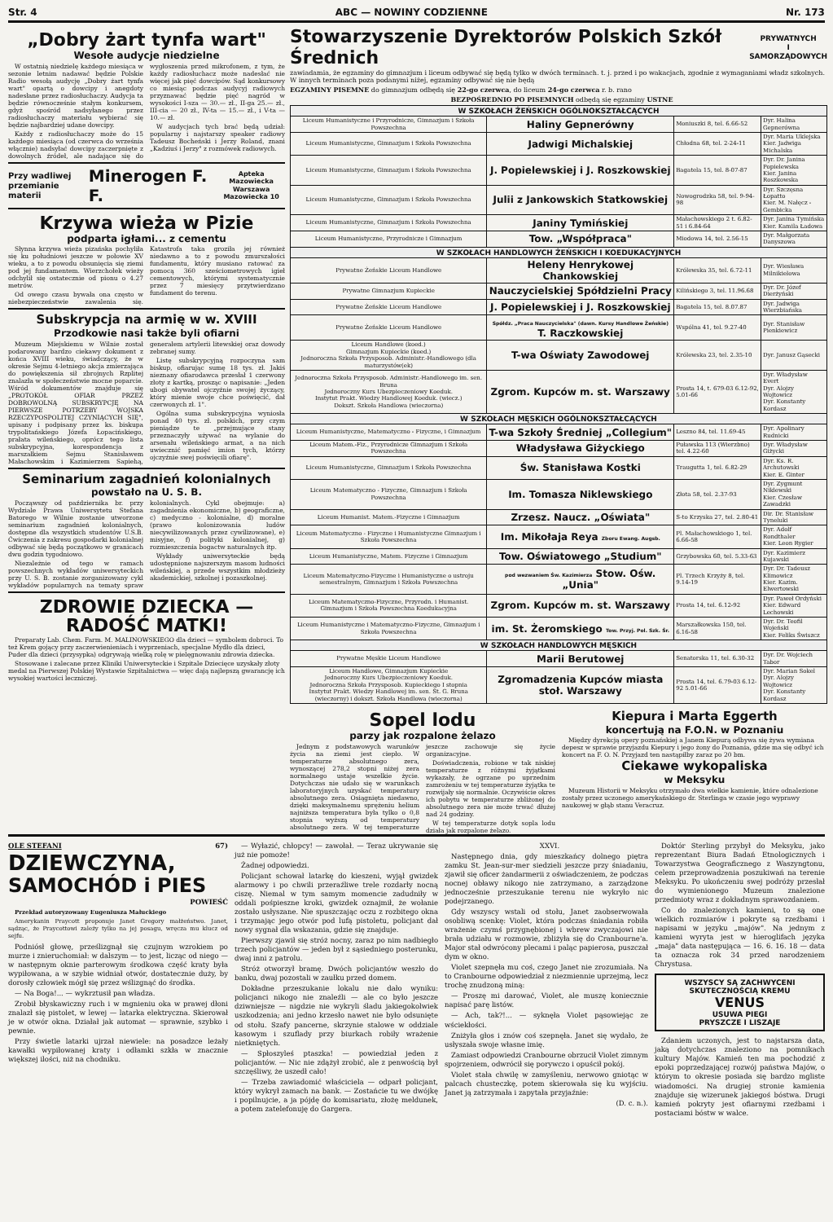Str. 4 ABC — NOWINY CODZIENNE Nr. 173
„Dobry żart tynfa wart"
Wesołe audycje niedzielne
W ostatnią niedzielę każdego miesiąca w sezonie letnim nadawać będzie Polskie Radio wesołą audycję „Dobry żart tynfa wart" opartą o dowcipy i anegdoty nadesłane przez radiosłuchaczy. Audycja ta będzie równocześnie stałym konkursem, gdyż spośród nadsyłanego przez radiosłuchaczy materiału wybierać się będzie najbardziej udane dowcipy.
Każdy z radiosłuchaczy może do 15 każdego miesiąca (od czerwca do września włącznie) nadsyłać dowcipy zaczerpnięte z dowolnych źródeł, ale nadające się do wygłoszenia przed mikrofonem, z tym, że każdy radiosłuchacz może nadesłać nie więcej jak pięć dowcipów. Sąd konkursowy co miesiąc podczas audycyj radiowych przyznawać będzie pięć nagród w wysokości I-sza — 30.— zł., II-ga 25.— zł., III-cia — 20 zł., IV-ta — 15.— zł., i V-ta — 10.— zł.
W audycjach tych brać będą udział: popularny i najstarszy speaker radiowy Tadeusz Bocheński i Jerzy Roland, znani „Kadziuś i Jerzy" z rozmówek radiowych.
Przy wadliwej
przemianie materii Minerogen F. F. Apteka Mazowiecka
Warszawa
Mazowiecka 10
Krzywa wieża w Pizie
podparta igłami... z cementu
Słynna krzywa wieża pizańska pochyliła się ku południowi jeszcze w połowie XV wieku, a to z powodu obsunięcia się ziemi pod jej fundamentem. Wierzchołek wieży odchylił się ostatecznie od pionu o 4.27 metrów.
Od owego czasu bywała ona często w niebezpieczeństwie zawalenia się. Katastrofa taka groziła jej również niedawno a to z powodu zmurszałości fundamentu, który musiano ratować za pomocą 360 sześciometrowych igieł cementowych, którymi systematycznie przez 7 miesięcy przytwierdzano fundament do terenu.
Subskrypcja na armię w w. XVIII
Przodkowie nasi także byli ofiarni
Muzeum Miejskiemu w Wilnie został podarowany bardzo ciekawy dokument z końca XVIII wieku, świadczący, że w okresie Sejmu 4-letniego akcja zmierzająca do powiększenia sił zbrojnych Rzplitej znalazła w społeczeństwie mocne poparcie. Wśród dokumentów znajduje się „PROTOKÓŁ OFIAR PRZEZ DOBROWOLNĄ SUBSKRYPCJĘ NA PIERWSZE POTRZEBY WOJSKA RZECZYPOSPOLITEJ CZYNIĄCYCH SIĘ", upisany i podpisany przez ks. biskupa trypolitańskiego Józefa Łopacińskiego, prałata wileńskiego, oprócz tego lista subskrypcyjna, korespondencja z marszałkiem Sejmu Stanisławem Małachowskim i Kazimierzem Sapiehą, generałem artylerii litewskiej oraz dowody zebranej sumy.
Listę subskrypcyjną rozpoczyna sam biskup, ofiarując sumę 18 tys. zł. Jakiś nieznany ofiarodawca przesłał 1 czerwony złoty z kartką, prosząc o napisanie: „Jeden ubogi obywatel ojczyźnie swojej życzący, który mienie swoje chce poświęcić, dał czerwonych zł. 1".
Ogólna suma subskrypcyjna wyniosła ponad 40 tys. zł. polskich, przy czym pieniądze te „przejmujące stany przeznaczyły używać na wylanie do arsenału wileńskiego armat, a na nich uwiecznić pamięć imion tych, którzy ojczyźnie swej poświęcili ofiarę".
Seminarium zagadnień kolonialnych
powstało na U. S. B.
Począwszy od października br. przy Wydziale Prawa Uniwersytetu Stefana Batorego w Wilnie zostanie utworzone seminarium zagadnień kolonialnych, dostępne dla wszystkich studentów U.S.B. Ćwiczenia z zakresu gospodarki kolonialnej odbywać się będą początkowo w granicach dwu godzin tygodniowo.
Niezależnie od tego w ramach powszechnych wykładów uniwersyteckich przy U. S. B. zostanie zorganizowany cykl wykładów popularnych na tematy spraw kolonialnych. Cykl obejmuje: a) zagadnienia ekonomiczne, b) geograficzne, c) medyczno - kolonialne, d) moralne (prawo kolonizowania ludów niecywilizowanych przez cywilizowane), e) misyjne, f) polityki kolonialnej, g) rozmieszczenia bogactw naturalnych itp.
Wykłady uniwersyteckie będą udostępnione najszerszym masom ludności wileńskiej, a przede wszystkim młodzieży akademickiej, szkolnej i pozaszkolnej.
ZDROWIE DZIECKA —
RADOŚĆ MATKI!
Preparaty Lab. Chem. Farm. M. MALINOWSKIEGO dla dzieci — symbolem dobroci. To też Krem gojący przy zaczerwienieniach i wyprzeniach, specjalne Mydło dla dzieci, Puder dla dzieci (przysypka) odgrywają wielką rolę w pielęgnowaniu zdrowia dziecka.
Stosowane i zalecane przez Kliniki Uniwersyteckie i Szpitale Dziecięce uzyskały złoty medal na Pierwszej Polskiej Wystawie Szpitalnictwa — więc dają najlepszą gwarancję ich wysokiej wartości leczniczej.
Stowarzyszenie Dyrektorów Polskich Szkół Średnich PRYWATNYCH
I SAMORZĄDOWYCH
zawiadamia, że egzaminy do gimnazjum i liceum odbywać się będą tylko w dwóch terminach. t. j. przed i po wakacjach, zgodnie z wymaganiami władz szkolnych. W innych terminach poza podanymi niżej, egzaminy odbywać się nie będą
EGZAMINY PISEMNE do gimnazjum odbędą się 22-go czerwca, do liceum 24-go czerwca r. b. rano
BEZPOŚREDNIO PO PISEMNYCH odbędą się egzaminy USTNE
| W SZKOŁACH ŻEŃSKICH OGÓLNOKSZTAŁCĄCYCH | | | |
| --- | --- | --- | --- |
| Liceum Humanistyczne i Przyrodnicze, Gimnazjum i Szkoła Powszechna | Haliny Gepnerówny | Moniuszki 8, tel. 6.66-52 | Dyr. Halina Gepnerówna |
| Liceum Humanistyczne, Gimnazjum i Szkoła Powszechna | Jadwigi Michalskiej | Chłodna 68, tel. 2-24-11 | Dyr. Maria Uklejska Kier. Jadwiga Michalska |
| Liceum Humanistyczne, Gimnazjum i Szkoła Powszechna | J. Popielewskiej i J. Roszkowskiej | Bagatela 15, tel. 8-07-87 | Dyr. Dr. Janina Popielewska Kier. Janina Roszkowska |
| Liceum Humanistyczne, Gimnazjum i Szkoła Powszechna | Julii z Jankowskich Statkowskiej | Nowogrodzka 58, tel. 9-94-98 | Dyr. Szczęsna Łopatto Kier. M. Nałęcz - Gembicka |
| Liceum Humanistyczne, Gimnazjum i Szkoła Powszechna | Janiny Tymińskiej | Małachowskiego 2 t. 6.82-51 i 6.84-64 | Dyr. Janina Tymińska Kier. Kamila Ładowa |
| Liceum Humanistyczne, Przyrodnicze i Gimnazjum | Tow. „Współpraca" | Miodowa 14, tel. 2.56-15 | Dyr. Małgorzata Danyszowa |
| W SZKOŁACH HANDLOWYCH ŻEŃSKICH I KOEDUKACYJNYCH | | | |
| Prywatne Żeńskie Liceum Handlowe | Heleny Henrykowej Chankowskiej | Królewska 35, tel. 6.72-11 | Dyr. Wiesława Milnikielowa |
| Prywatne Gimnazjum Kupieckie | Nauczycielskiej Spółdzielni Pracy | Kilińskiego 3, tel. 11.96.68 | Dyr. Dr. Józef Dierżyński |
| Prywatne Żeńskie Liceum Handlowe | J. Popielewskiej i J. Roszkowskiej | Bagatela 15, tel. 8.07.87 | Dyr. Jadwiga Wierzbiańska |
| Prywatne Żeńskie Liceum Handlowe | Spółdz. „Praca Nauczycielska" (dawn. Kursy Handlowe Żeńskie) T. Raczkowskiej | Wspólna 41, tel. 9.27-40 | Dyr. Stanisław Pienkiewicz |
| Liceum Handlowe (koed.) Gimnazjum Kupieckie (koed.) Jednoroczna Szkoła Przysposob. Administr.-Handlowego (dla maturzystów(ek) | T-wa Oświaty Zawodowej | Królewska 23, tel. 2.35-10 | Dyr. Janusz Gąsecki |
| Jednoroczna Szkoła Przysposob. Administr.-Handlowego im. sen. Bruna Jednoroczny Kurs Ubezpieczeniowy Koeduk. Instytut Prakt. Wiedzy Handlowej Koeduk. (wiecz.) Dokszt. Szkoła Handlowa (wieczorna) | Zgrom. Kupców m. st. Warszawy | Prosta 14, t. 679-03 6.12-92, 5.01-66 | Dyr. Władysław Evert Dyr. Alojzy Wojtowicz Dyr. Konstanty Kordasz |
| W SZKOŁACH MĘSKICH OGÓLNOKSZTAŁCĄCYCH | | | |
| Liceum Humanistyczne, Matematyczno - Fizyczne, i Gimnazjum | T-wa Szkoły Średniej „Collegium" | Leszno 84, tel. 11.69-45 | Dyr. Apolinary Rudnicki |
| Liceum Matem.-Fiz., Przyrodnicze Gimnazjum i Szkoła Powszechna | Władysława Giżyckiego | Puławska 113 (Wierzbno) tel. 4.22-60 | Dyr. Władysław Giżycki |
| Liceum Humanistyczne, Gimnazjum i Szkoła Powszechna | Św. Stanisława Kostki | Traugutta 1, tel. 6.82-29 | Dyr. Ks. R. Archutowski Kier. E. Ginter |
| Liceum Matematyczno - Fizyczne, Gimnazjum i Szkoła Powszechna | Im. Tomasza Niklewskiego | Złota 58, tel. 2.37-93 | Dyr. Zygmunt Niklewski Kier. Czesław Zawadzki |
| Liceum Humanist. Matem.-Fizyczne i Gimnazjum | Zrzesz. Naucz. „Oświata" | S-to Krzyska 27, tel. 2.80-41 | Dir. Dr. Stanisław Tyneluki |
| Liceum Matematyczno - Fizyczne i Humanistyczne Gimnazjum i Szkoła Powszechna | Im. Mikołaja Reya Zboru Ewang. Augsb. | Pl. Małachowskiego 1, tel. 6.66-58 | Dyr. Adolf Rondthaler Kier. Leon Rygier |
| Liceum Humanistyczne, Matem. Fizyczne i Gimnazjum | Tow. Oświatowego „Studium" | Grzybowska 60, tel. 5.33-63 | Dyr. Kazimierz Kujawski |
| Liceum Matematyczno-Fizyczne i Humanistyczne o ustroju semestralnym, Gimnazjum i Szkoła Powszechna | pod wezwaniem Św. Kazimierza Stow. Ośw. „Unia" | Pl. Trzech Krzyży 8, tel. 9.14-19 | Dyr. Dr. Tadeusz Klimowicz Kier. Kazim. Elwertowski |
| Liceum Matematyczno-Fizyczne, Przyrodn. i Humanist. Gimnazjum i Szkoła Powszechna Koedukacyjna | Zgrom. Kupców m. st. Warszawy | Prosta 14, tel. 6.12-92 | Dyr. Paweł Ordyński Kier. Edward Lechowski |
| Liceum Humanistyczne i Matematyczno-Fizyczne, Gimnazjum i Szkoła Powszechna | im. St. Żeromskiego Tow. Przyj. Pol. Szk. Śr. | Marszałkowska 150, tel. 6.16-58 | Dyr. Dr. Teofil Wojeński Kier. Feliks Świszcz |
| W SZKOŁACH HANDLOWYCH MĘSKICH | | | |
| Prywatne Męskie Liceum Handlowe | Marii Berutowej | Senatorska 11, tel. 6.30-32 | Dyr. Dr. Wojciech Tabor |
| Liceum Handlowe, Gimnazjum Kupieckie Jednoroczny Kurs Ubezpieczeniowy Koeduk. Jednoroczna Szkoła Przysposob. Kupieckiego I stopnia Instytut Prakt. Wiedzy Handlowej im. sen. St. G. Bruna (wieczorny) i dokszt. Szkoła Handlowa (wieczorna) | Zgromadzenia Kupców miasta stoł. Warszawy | Prosta 14, tel. 6.79-03 6.12-92 5.01-66 | Dyr. Marian Sokel Dyr. Alojzy Wojtowicz Dyr. Konstanty Kordasz |
Sopel lodu
parzy jak rozpalone żelazo
Jednym z podstawowych warunków życia na ziemi jest ciepło. W temperaturze absolutnego zera, wynoszącej 278,2 stopni niżej zera normalnego ustaje wszelkie życie. Dotychczas nie udało się w warunkach laboratoryjnych uzyskać temperatury absolutnego zera. Osiągnięta niedawno, dzięki maksymalnemu sprężeniu helium najniższa temperatura była tylko o 0,8 stopnia wyższą od temperatury absolutnego zera. W tej temperaturze jeszcze zachowuje się życie organizacyjne.
Doświadczenia, robione w tak niskiej temperaturze z różnymi żyjątkami wykazały, że ogrzane po uprzednim zamrożeniu w tej temperaturze żyjątka te rozwijały się normalnie. Oczywiście okres ich pobytu w temperaturze zbliżonej do absolutnego zera nie może trwać dłużej nad 24 godziny.
W tej temperaturze dotyk sopla lodu działa jak rozpalone żelazo.
Kiepura i Marta Eggerth
koncertują na F.O.N. w Poznaniu
Między dyrekcją opery poznańskiej a Janem Kiepurą odbywa się żywa wymiana depesz w sprawie przyjazdu Kiepury i jego żony do Poznania, gdzie ma się odbyć ich koncert na F. O. N. Przyjazd ten nastąpiłby zaraz po 20 bm.
Ciekawe wykopaliska
w Meksyku
Muzeum Historii w Meksyku otrzymało dwa wielkie kamienie, które odnalezione zostały przez uczonego amerykańskiego dr. Sterlinga w czasie jego wyprawy naukowej w głąb stanu Veracruz.
OLE STEFANI 67)
DZIEWCZYNA,
SAMOCHÓD i PIES
POWIEŚĆ
Przekład autoryzowany Eugeniusza Małuckiego
Amerykanin Praycott proponuje Janet Gregory małżeństwo. Janet, sądząc, że Praycottowi zależy tylko na jej posagu, wręcza mu klucz od sejfu.
Podniósł głowę, prześlizgnął się czujnym wzrokiem po murze i znieruchomiał: w dalszym — to jest, licząc od niego — w następnym oknie parterowym środkowa część kraty była wypiłowana, a w szybie widniał otwór, dostatecznie duży, by dorosły człowiek mógł się przez wślizgnąć do środka.
— Na Boga!... — wykrztusił pan władza.
Zrobił błyskawiczny ruch i w mgnieniu oka w prawej dłoni znalazł się pistolet, w lewej — latarka elektryczna. Skierował je w otwór okna. Działał jak automat — sprawnie, szybko i pewnie.
Przy świetle latarki ujrzał niewiele: na posadzce leżały kawałki wypiłowanej kraty i odłamki szkła w znacznie większej ilości, niż na chodniku.
— Wyłazić, chłopcy! — zawołał. — Teraz ukrywanie się już nie pomoże!
Żadnej odpowiedzi.
Policjant schował latarkę do kieszeni, wyjął gwizdek alarmowy i po chwili przeraźliwe trele rozdarły nocną ciszę. Niemal w tym samym momencie zadudniły w oddali pośpieszne kroki, gwizdek oznajmił, że wołanie zostało usłyszane. Nie spuszczając oczu z rozbitego okna i trzymając jego otwór pod lufą pistoletu, policjant dał nowy sygnał dla wskazania, gdzie się znajduje.
Pierwszy zjawił się stróż nocny, zaraz po nim nadbiegło trzech policjantów — jeden był z sąsiedniego posterunku, dwaj inni z patrolu.
Stróż otworzył bramę. Dwóch policjantów weszło do banku, dwaj pozostali w zaułku przed domem.
Dokładne przeszukanie lokalu nie dało wyniku: policjanci nikogo nie znaleźli — ale co było jeszcze dziwniejsze — nigdzie nie wykryli śladu jakiegokolwiek uszkodzenia; ani jedno krzesło nawet nie było odsunięte od stołu. Szafy pancerne, skrzynie stalowe w oddziale kasowym i szuflady przy biurkach robiły wrażenie nietkniętych.
— Spłoszyleś ptaszka! — powiedział jeden z policjantów. — Nic nie zdążył zrobić, ale z penwością był szczęśliwy, że uszedł cało!
— Trzeba zawiadomić właściciela — odparł policjant, który wykrył zamach na bank. — Zostańcie tu we dwójkę i popilnujcie, a ja pójdę do komisariatu, złożę meldunek, a potem zatelefonuję do Gargera.
XXVI.
Następnego dnia, gdy mieszkańcy dolnego piętra zamku St. Jean-sur-mer siedzieli jeszcze przy śniadaniu, zjawił się oficer żandarmerii z oświadczeniem, że podczas nocnej obławy nikogo nie zatrzymano, a zarządzone jednocześnie przeszukanie terenu nie wykryło nic podejrzanego.
Gdy wszyscy wstali od stołu, Janet zaobserwowała osobliwą scenkę: Violet, która podczas śniadania robiła wrażenie czymś przygnębionej i wbrew zwyczajowi nie brała udziału w rozmowie, zbliżyła się do Cranbourne'a. Major stał odwrócony plecami i paląc papierosa, puszczał dym w okno.
Violet szepnęła mu coś, czego Janet nie zrozumiała. Na to Cranbourne odpowiedział z niezmiennie uprzejmą, lecz trochę znudzoną miną:
— Proszę mi darować, Violet, ale muszę koniecznie napisać parę listów.
— Ach, tak?!... — syknęła Violet pąsowiejąc ze wściekłości.
Zniżyła głos i znów coś szepnęła. Janet się wydało, że usłyszała swoje własne imię.
Zamiast odpowiedzi Cranbourne obrzucił Violet zimnym spojrzeniem, odwrócił się porywczo i opuścił pokój.
Violet stała chwilę w zamyśleniu, nerwowo gniotąc w palcach chusteczkę, potem skierowała się ku wyjściu. Janet ją zatrzymała i zapytała przyjaźnie:
(D. c. n.).
Doktór Sterling przybył do Meksyku, jako reprezentant Biura Badań Etnologicznych i Towarzystwa Geograficznego z Waszyngtonu, celem przeprowadzenia poszukiwań na terenie Meksyku. Po ukończeniu swej podróży przesłał do wymienionego Muzeum znalezione przedmioty wraz z dokładnym sprawozdaniem.
Co do znalezionych kamieni, to są one wielkich rozmiarów i pokryte są rzeźbami i napisami w języku „majów". Na jednym z kamieni wyryta jest w hieroglifach języka „maja" data następująca — 16. 6. 16. 18 — data ta oznacza rok 34 przed narodzeniem Chrystusa.
WSZYSCY SĄ ZACHWYCENI SKUTECZNOŚCIĄ KREMU
VENUS
USUWA PIEGI
PRYSZCZE I LISZAJE
Zdaniem uczonych, jest to najstarsza data, jaką dotychczas znaleziono na pomnikach kultury Majów. Kamień ten ma pochodzić z epoki poprzedzającej rozwój państwa Majów, o którym to okresie posiada się bardzo mgliste wiadomości. Na drugiej stronie kamienia znajduje się wizerunek jakiegoś bóstwa. Drugi kamień pokryty jest ofiarnymi rzeźbami i postaciami bóstw w walce.